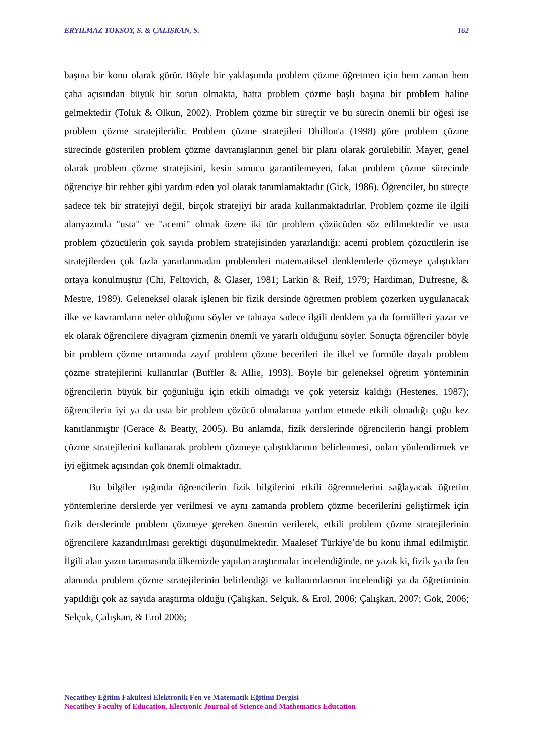ERYILMAZ TOKSOY, S. & ÇALIŞKAN, S. 162
başına bir konu olarak görür. Böyle bir yaklaşımda problem çözme öğretmen için hem zaman hem çaba açısından büyük bir sorun olmakta, hatta problem çözme başlı başına bir problem haline gelmektedir (Toluk & Olkun, 2002). Problem çözme bir süreçtir ve bu sürecin önemli bir öğesi ise problem çözme stratejileridir. Problem çözme stratejileri Dhillon'a (1998) göre problem çözme sürecinde gösterilen problem çözme davranışlarının genel bir planı olarak görülebilir. Mayer, genel olarak problem çözme stratejisini, kesin sonucu garantilemeyen, fakat problem çözme sürecinde öğrenciye bir rehber gibi yardım eden yol olarak tanımlamaktadır (Gick, 1986). Öğrenciler, bu süreçte sadece tek bir stratejiyi değil, birçok stratejiyi bir arada kullanmaktadırlar. Problem çözme ile ilgili alanyazında "usta" ve "acemi" olmak üzere iki tür problem çözücüden söz edilmektedir ve usta problem çözücülerin çok sayıda problem stratejisinden yararlandığı: acemi problem çözücülerin ise stratejilerden çok fazla yararlanmadan problemleri matematiksel denklemlerle çözmeye çalıştıkları ortaya konulmuştur (Chi, Feltovich, & Glaser, 1981; Larkin & Reif, 1979; Hardiman, Dufresne, & Mestre, 1989). Geleneksel olarak işlenen bir fizik dersinde öğretmen problem çözerken uygulanacak ilke ve kavramların neler olduğunu söyler ve tahtaya sadece ilgili denklem ya da formülleri yazar ve ek olarak öğrencilere diyagram çizmenin önemli ve yararlı olduğunu söyler. Sonuçta öğrenciler böyle bir problem çözme ortamında zayıf problem çözme becerileri ile ilkel ve formüle dayalı problem çözme stratejilerini kullanırlar (Buffler & Allie, 1993). Böyle bir geleneksel öğretim yönteminin öğrencilerin büyük bir çoğunluğu için etkili olmadığı ve çok yetersiz kaldığı (Hestenes, 1987); öğrencilerin iyi ya da usta bir problem çözücü olmalarına yardım etmede etkili olmadığı çoğu kez kanıtlanmıştır (Gerace & Beatty, 2005). Bu anlamda, fizik derslerinde öğrencilerin hangi problem çözme stratejilerini kullanarak problem çözmeye çalıştıklarının belirlenmesi, onları yönlendirmek ve iyi eğitmek açısından çok önemli olmaktadır.
Bu bilgiler ışığında öğrencilerin fizik bilgilerini etkili öğrenmelerini sağlayacak öğretim yöntemlerine derslerde yer verilmesi ve aynı zamanda problem çözme becerilerini geliştirmek için fizik derslerinde problem çözmeye gereken önemin verilerek, etkili problem çözme stratejilerinin öğrencilere kazandırılması gerektiği düşünülmektedir. Maalesef Türkiye’de bu konu ihmal edilmiştir. İlgili alan yazın taramasında ülkemizde yapılan araştırmalar incelendiğinde, ne yazık ki, fizik ya da fen alanında problem çözme stratejilerinin belirlendiği ve kullanımlarının incelendiği ya da öğretiminin yapıldığı çok az sayıda araştırma olduğu (Çalışkan, Selçuk, & Erol, 2006; Çalışkan, 2007; Gök, 2006; Selçuk, Çalışkan, & Erol 2006;
Necatibey Eğitim Fakültesi Elektronik Fen ve Matematik Eğitimi Dergisi
Necatibey Faculty of Education, Electronic Journal of Science and Mathematics Education